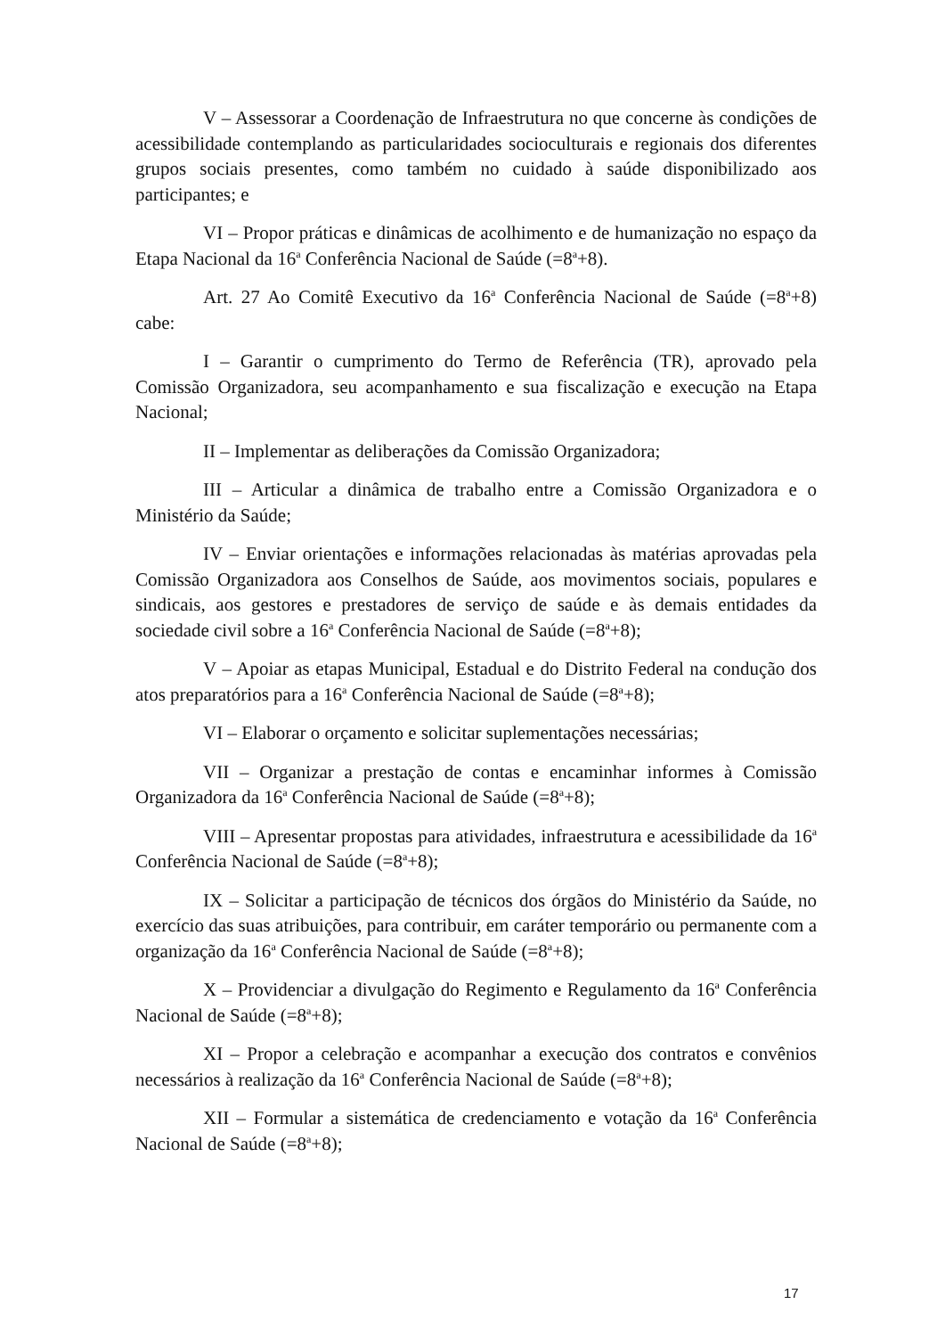V – Assessorar a Coordenação de Infraestrutura no que concerne às condições de acessibilidade contemplando as particularidades socioculturais e regionais dos diferentes grupos sociais presentes, como também no cuidado à saúde disponibilizado aos participantes; e
VI – Propor práticas e dinâmicas de acolhimento e de humanização no espaço da Etapa Nacional da 16<sup>a</sup> Conferência Nacional de Saúde (=8<sup>a</sup>+8).
Art. 27 Ao Comitê Executivo da 16<sup>a</sup> Conferência Nacional de Saúde (=8<sup>a</sup>+8) cabe:
I – Garantir o cumprimento do Termo de Referência (TR), aprovado pela Comissão Organizadora, seu acompanhamento e sua fiscalização e execução na Etapa Nacional;
II – Implementar as deliberações da Comissão Organizadora;
III – Articular a dinâmica de trabalho entre a Comissão Organizadora e o Ministério da Saúde;
IV – Enviar orientações e informações relacionadas às matérias aprovadas pela Comissão Organizadora aos Conselhos de Saúde, aos movimentos sociais, populares e sindicais, aos gestores e prestadores de serviço de saúde e às demais entidades da sociedade civil sobre a 16<sup>a</sup> Conferência Nacional de Saúde (=8<sup>a</sup>+8);
V – Apoiar as etapas Municipal, Estadual e do Distrito Federal na condução dos atos preparatórios para a 16<sup>a</sup> Conferência Nacional de Saúde (=8<sup>a</sup>+8);
VI – Elaborar o orçamento e solicitar suplementações necessárias;
VII – Organizar a prestação de contas e encaminhar informes à Comissão Organizadora da 16<sup>a</sup> Conferência Nacional de Saúde (=8<sup>a</sup>+8);
VIII – Apresentar propostas para atividades, infraestrutura e acessibilidade da 16<sup>a</sup> Conferência Nacional de Saúde (=8<sup>a</sup>+8);
IX – Solicitar a participação de técnicos dos órgãos do Ministério da Saúde, no exercício das suas atribuições, para contribuir, em caráter temporário ou permanente com a organização da 16<sup>a</sup> Conferência Nacional de Saúde (=8<sup>a</sup>+8);
X – Providenciar a divulgação do Regimento e Regulamento da 16<sup>a</sup> Conferência Nacional de Saúde (=8<sup>a</sup>+8);
XI – Propor a celebração e acompanhar a execução dos contratos e convênios necessários à realização da 16<sup>a</sup> Conferência Nacional de Saúde (=8<sup>a</sup>+8);
XII – Formular a sistemática de credenciamento e votação da 16<sup>a</sup> Conferência Nacional de Saúde (=8<sup>a</sup>+8);
17